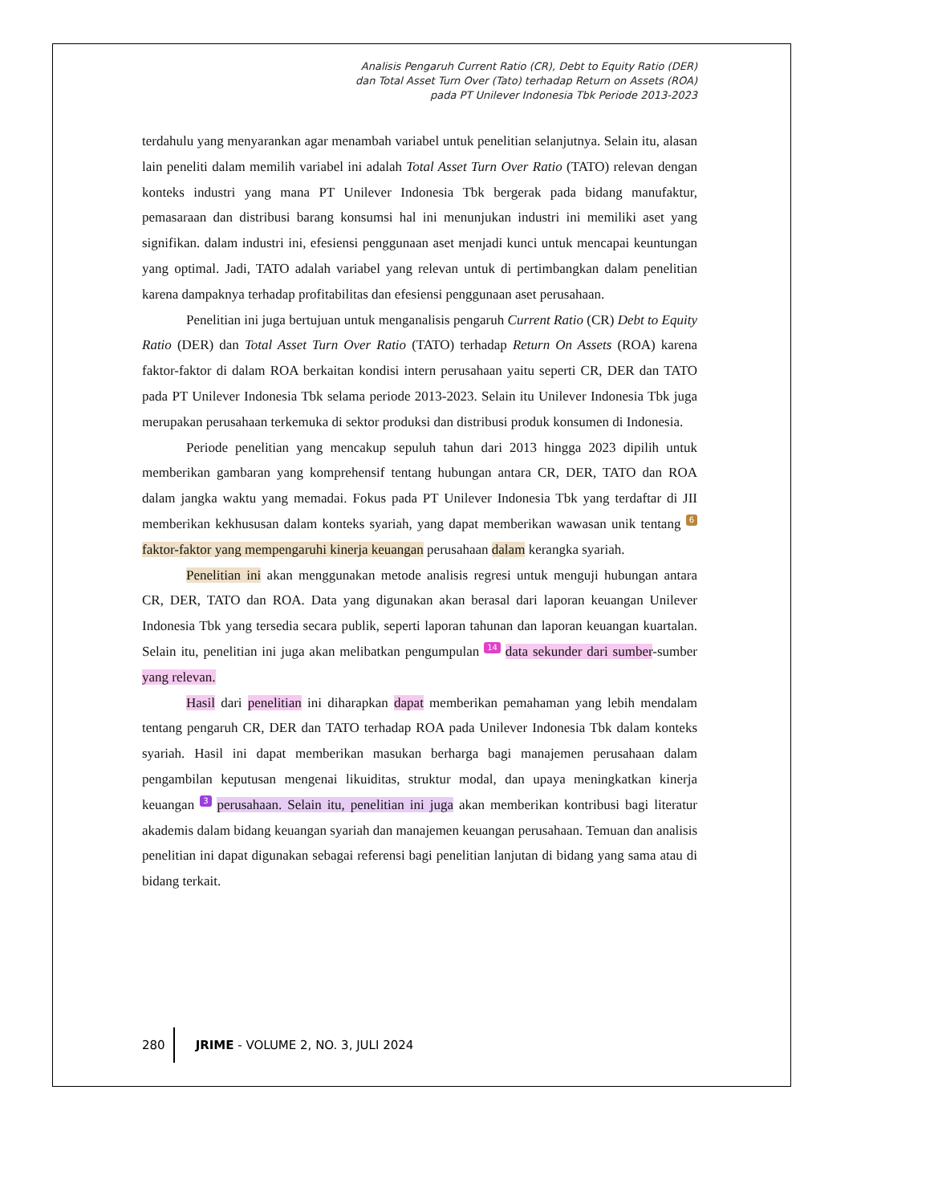Analisis Pengaruh Current Ratio (CR), Debt to Equity Ratio (DER)
dan Total Asset Turn Over (Tato) terhadap Return on Assets (ROA)
pada PT Unilever Indonesia Tbk Periode 2013-2023
terdahulu yang menyarankan agar menambah variabel untuk penelitian selanjutnya. Selain itu, alasan lain peneliti dalam memilih variabel ini adalah Total Asset Turn Over Ratio (TATO) relevan dengan konteks industri yang mana PT Unilever Indonesia Tbk bergerak pada bidang manufaktur, pemasaraan dan distribusi barang konsumsi hal ini menunjukan industri ini memiliki aset yang signifikan. dalam industri ini, efesiensi penggunaan aset menjadi kunci untuk mencapai keuntungan yang optimal. Jadi, TATO adalah variabel yang relevan untuk di pertimbangkan dalam penelitian karena dampaknya terhadap profitabilitas dan efesiensi penggunaan aset perusahaan.
Penelitian ini juga bertujuan untuk menganalisis pengaruh Current Ratio (CR) Debt to Equity Ratio (DER) dan Total Asset Turn Over Ratio (TATO) terhadap Return On Assets (ROA) karena faktor-faktor di dalam ROA berkaitan kondisi intern perusahaan yaitu seperti CR, DER dan TATO pada PT Unilever Indonesia Tbk selama periode 2013-2023. Selain itu Unilever Indonesia Tbk juga merupakan perusahaan terkemuka di sektor produksi dan distribusi produk konsumen di Indonesia.
Periode penelitian yang mencakup sepuluh tahun dari 2013 hingga 2023 dipilih untuk memberikan gambaran yang komprehensif tentang hubungan antara CR, DER, TATO dan ROA dalam jangka waktu yang memadai. Fokus pada PT Unilever Indonesia Tbk yang terdaftar di JII memberikan kekhususan dalam konteks syariah, yang dapat memberikan wawasan unik tentang 6 faktor-faktor yang mempengaruhi kinerja keuangan perusahaan dalam kerangka syariah.
Penelitian ini akan menggunakan metode analisis regresi untuk menguji hubungan antara CR, DER, TATO dan ROA. Data yang digunakan akan berasal dari laporan keuangan Unilever Indonesia Tbk yang tersedia secara publik, seperti laporan tahunan dan laporan keuangan kuartalan. Selain itu, penelitian ini juga akan melibatkan pengumpulan 14 data sekunder dari sumber-sumber yang relevan.
Hasil dari penelitian ini diharapkan dapat memberikan pemahaman yang lebih mendalam tentang pengaruh CR, DER dan TATO terhadap ROA pada Unilever Indonesia Tbk dalam konteks syariah. Hasil ini dapat memberikan masukan berharga bagi manajemen perusahaan dalam pengambilan keputusan mengenai likuiditas, struktur modal, dan upaya meningkatkan kinerja keuangan 3 perusahaan. Selain itu, penelitian ini juga akan memberikan kontribusi bagi literatur akademis dalam bidang keuangan syariah dan manajemen keuangan perusahaan. Temuan dan analisis penelitian ini dapat digunakan sebagai referensi bagi penelitian lanjutan di bidang yang sama atau di bidang terkait.
280
JRIME - VOLUME 2, NO. 3, JULI 2024